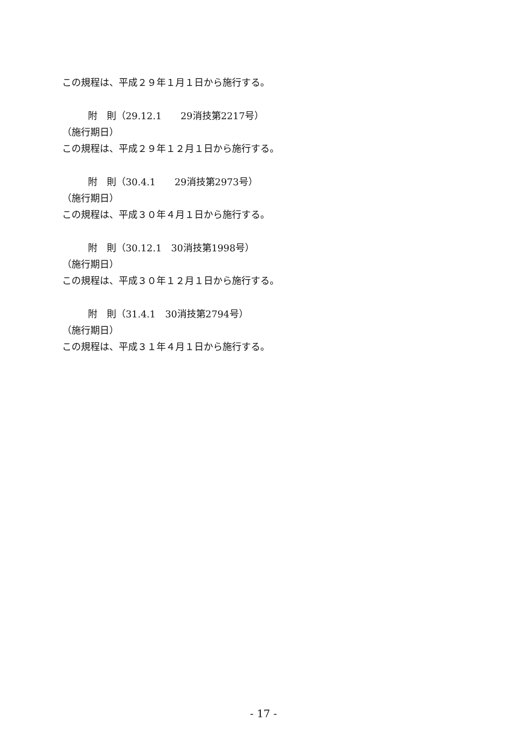この規程は、平成２９年１月１日から施行する。
附　則（29.12.1　　29消技第2217号）
（施行期日）
この規程は、平成２９年１２月１日から施行する。
附　則（30.4.1　　29消技第2973号）
（施行期日）
この規程は、平成３０年４月１日から施行する。
附　則（30.12.1　30消技第1998号）
（施行期日）
この規程は、平成３０年１２月１日から施行する。
附　則（31.4.1　30消技第2794号）
（施行期日）
この規程は、平成３１年４月１日から施行する。
- 17 -